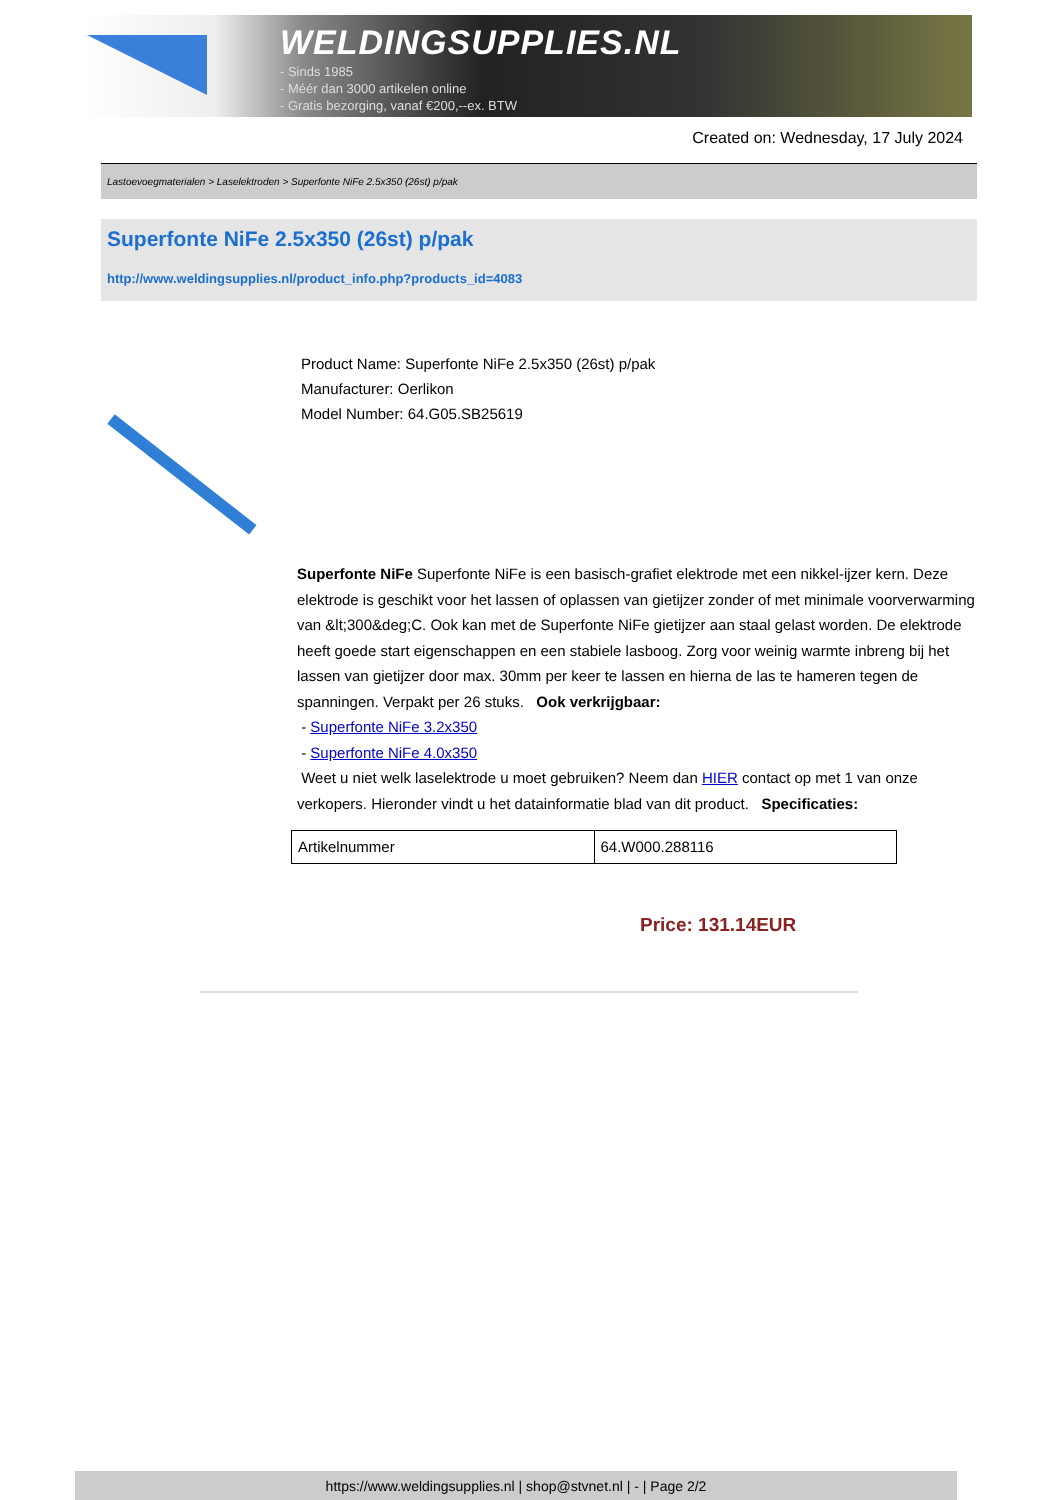WELDINGSUPPLIES.NL
- Sinds 1985
- Méér dan 3000 artikelen online
- Gratis bezorging, vanaf €200,--ex. BTW
Created on: Wednesday, 17 July 2024
Lastoevoegmaterialen > Laselektroden > Superfonte NiFe 2.5x350 (26st) p/pak
Superfonte NiFe 2.5x350 (26st) p/pak
http://www.weldingsupplies.nl/product_info.php?products_id=4083
Product Name: Superfonte NiFe 2.5x350 (26st) p/pak
Manufacturer: Oerlikon
Model Number: 64.G05.SB25619
Superfonte NiFe Superfonte NiFe is een basisch-grafiet elektrode met een nikkel-ijzer kern. Deze elektrode is geschikt voor het lassen of oplassen van gietijzer zonder of met minimale voorverwarming van &lt;300&deg;C. Ook kan met de Superfonte NiFe gietijzer aan staal gelast worden. De elektrode heeft goede start eigenschappen en een stabiele lasboog. Zorg voor weinig warmte inbreng bij het lassen van gietijzer door max. 30mm per keer te lassen en hierna de las te hameren tegen de spanningen. Verpakt per 26 stuks. Ook verkrijgbaar:
- Superfonte NiFe 3.2x350
- Superfonte NiFe 4.0x350
Weet u niet welk laselektrode u moet gebruiken? Neem dan HIER contact op met 1 van onze verkopers. Hieronder vindt u het datainformatie blad van dit product. Specificaties:
| Artikelnummer | 64.W000.288116 |
Price: 131.14EUR
https://www.weldingsupplies.nl | shop@stvnet.nl | - | Page 2/2